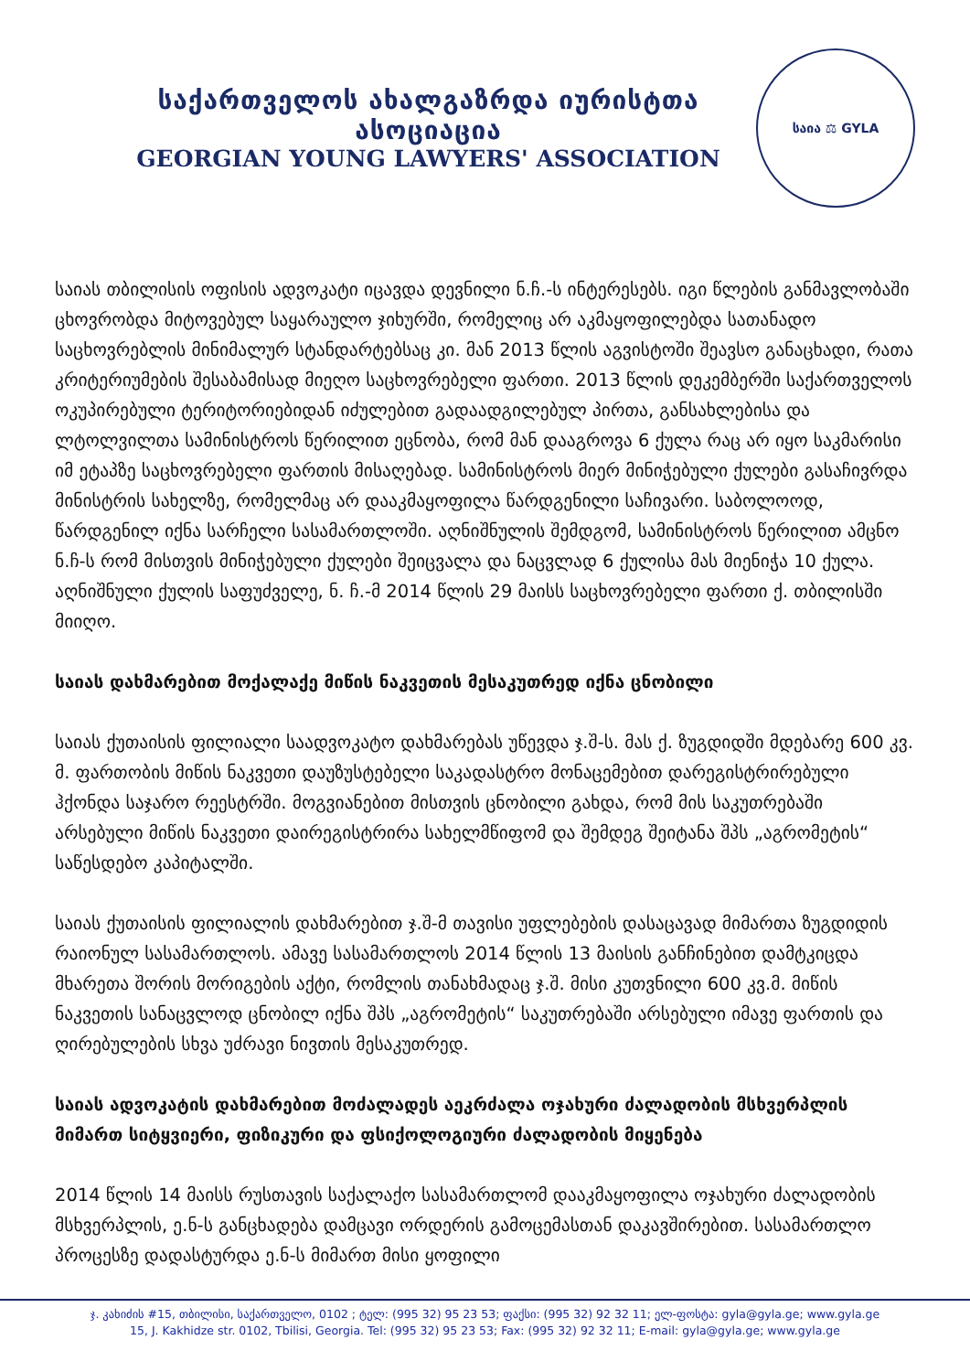საქართველოს ახალგაზრდა იურისტთა ასოციაცია
GEORGIAN YOUNG LAWYERS' ASSOCIATION
საია ⚖ GYLA
საიას თბილისის ოფისის ადვოკატი იცავდა დევნილი ნ.ჩ.-ს ინტერესებს. იგი წლების განმავლობაში ცხოვრობდა მიტოვებულ საყარაულო ჯიხურში, რომელიც არ აკმაყოფილებდა სათანადო საცხოვრებლის მინიმალურ სტანდარტებსაც კი. მან 2013 წლის აგვისტოში შეავსო განაცხადი, რათა კრიტერიუმების შესაბამისად მიეღო საცხოვრებელი ფართი. 2013 წლის დეკემბერში საქართველოს ოკუპირებული ტერიტორიებიდან იძულებით გადაადგილებულ პირთა, განსახლებისა და ლტოლვილთა სამინისტროს წერილით ეცნობა, რომ მან დააგროვა 6 ქულა რაც არ იყო საკმარისი იმ ეტაპზე საცხოვრებელი ფართის მისაღებად. სამინისტროს მიერ მინიჭებული ქულები გასაჩივრდა მინისტრის სახელზე, რომელმაც არ დააკმაყოფილა წარდგენილი საჩივარი. საბოლოოდ, წარდგენილ იქნა სარჩელი სასამართლოში. აღნიშნულის შემდგომ, სამინისტროს წერილით ამცნო ნ.ჩ-ს რომ მისთვის მინიჭებული ქულები შეიცვალა და ნაცვლად 6 ქულისა მას მიენიჭა 10 ქულა. აღნიშნული ქულის საფუძველე, ნ. ჩ.-მ 2014 წლის 29 მაისს საცხოვრებელი ფართი ქ. თბილისში მიიღო.
საიას დახმარებით მოქალაქე მიწის ნაკვეთის მესაკუთრედ იქნა ცნობილი
საიას ქუთაისის ფილიალი საადვოკატო დახმარებას უწევდა ჯ.შ-ს. მას ქ. ზუგდიდში მდებარე 600 კვ. მ. ფართობის მიწის ნაკვეთი დაუზუსტებელი საკადასტრო მონაცემებით დარეგისტრირებული ჰქონდა საჯარო რეესტრში. მოგვიანებით მისთვის ცნობილი გახდა, რომ მის საკუთრებაში არსებული მიწის ნაკვეთი დაირეგისტრირა სახელმწიფომ და შემდეგ შეიტანა შპს „აგრომეტის“ საწესდებო კაპიტალში.
საიას ქუთაისის ფილიალის დახმარებით ჯ.შ-მ თავისი უფლებების დასაცავად მიმართა ზუგდიდის რაიონულ სასამართლოს. ამავე სასამართლოს 2014 წლის 13 მაისის განჩინებით დამტკიცდა მხარეთა შორის მორიგების აქტი, რომლის თანახმადაც ჯ.შ. მისი კუთვნილი 600 კვ.მ. მიწის ნაკვეთის სანაცვლოდ ცნობილ იქნა შპს „აგრომეტის“ საკუთრებაში არსებული იმავე ფართის და ღირებულების სხვა უძრავი ნივთის მესაკუთრედ.
საიას ადვოკატის დახმარებით მოძალადეს აეკრძალა ოჯახური ძალადობის მსხვერპლის მიმართ სიტყვიერი, ფიზიკური და ფსიქოლოგიური ძალადობის მიყენება
2014 წლის 14 მაისს რუსთავის საქალაქო სასამართლომ დააკმაყოფილა ოჯახური ძალადობის მსხვერპლის, ე.ნ-ს განცხადება დამცავი ორდერის გამოცემასთან დაკავშირებით. სასამართლო პროცესზე დადასტურდა ე.ნ-ს მიმართ მისი ყოფილი
ჯ. კახიძის #15, თბილისი, საქართველო, 0102 ; ტელ: (995 32) 95 23 53; ფაქსი: (995 32) 92 32 11; ელ-ფოსტა: gyla@gyla.ge; www.gyla.ge
15, J. Kakhidze str. 0102, Tbilisi, Georgia. Tel: (995 32) 95 23 53; Fax: (995 32) 92 32 11; E-mail: gyla@gyla.ge; www.gyla.ge